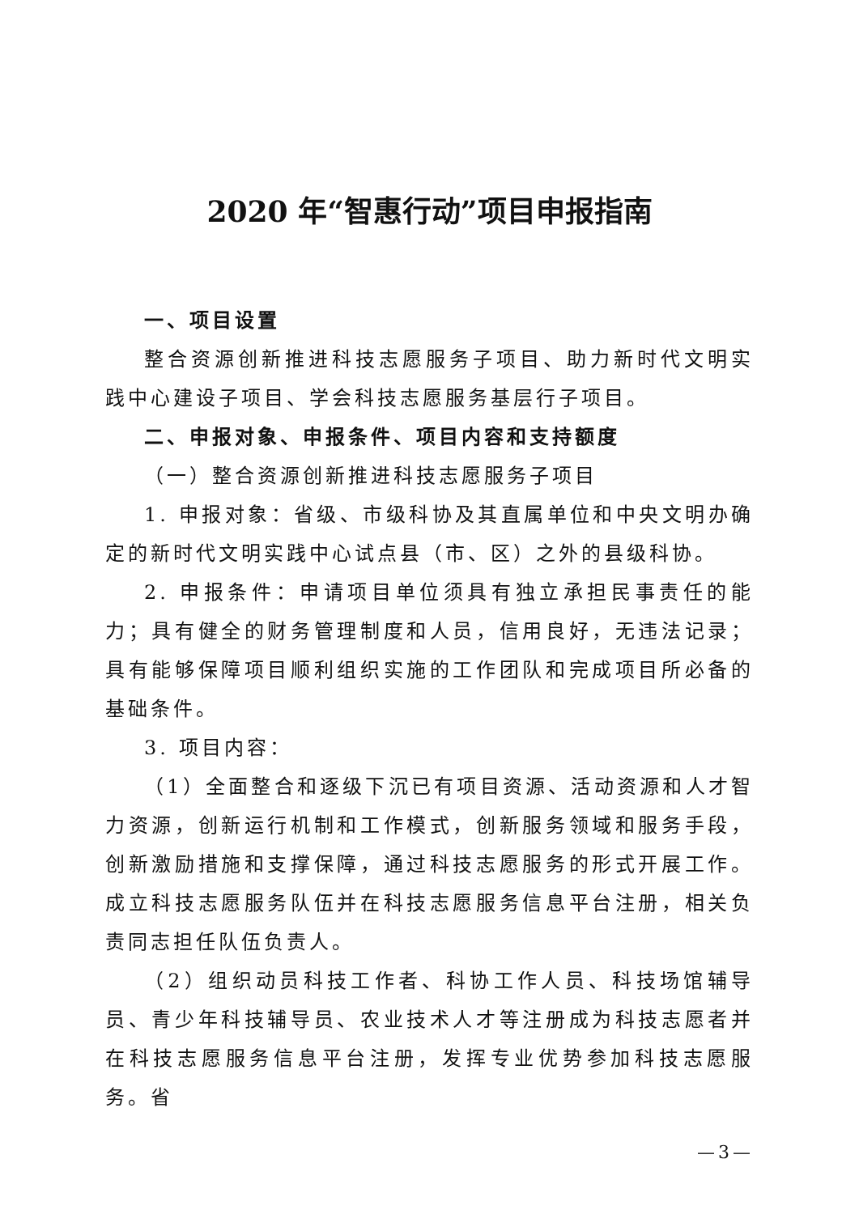2020 年“智惠行动”项目申报指南
一、项目设置
整合资源创新推进科技志愿服务子项目、助力新时代文明实践中心建设子项目、学会科技志愿服务基层行子项目。
二、申报对象、申报条件、项目内容和支持额度
（一）整合资源创新推进科技志愿服务子项目
1. 申报对象：省级、市级科协及其直属单位和中央文明办确定的新时代文明实践中心试点县（市、区）之外的县级科协。
2. 申报条件：申请项目单位须具有独立承担民事责任的能力；具有健全的财务管理制度和人员，信用良好，无违法记录；具有能够保障项目顺利组织实施的工作团队和完成项目所必备的基础条件。
3. 项目内容：
（1）全面整合和逐级下沉已有项目资源、活动资源和人才智力资源，创新运行机制和工作模式，创新服务领域和服务手段，创新激励措施和支撑保障，通过科技志愿服务的形式开展工作。成立科技志愿服务队伍并在科技志愿服务信息平台注册，相关负责同志担任队伍负责人。
（2）组织动员科技工作者、科协工作人员、科技场馆辅导员、青少年科技辅导员、农业技术人才等注册成为科技志愿者并在科技志愿服务信息平台注册，发挥专业优势参加科技志愿服务。省
—3—